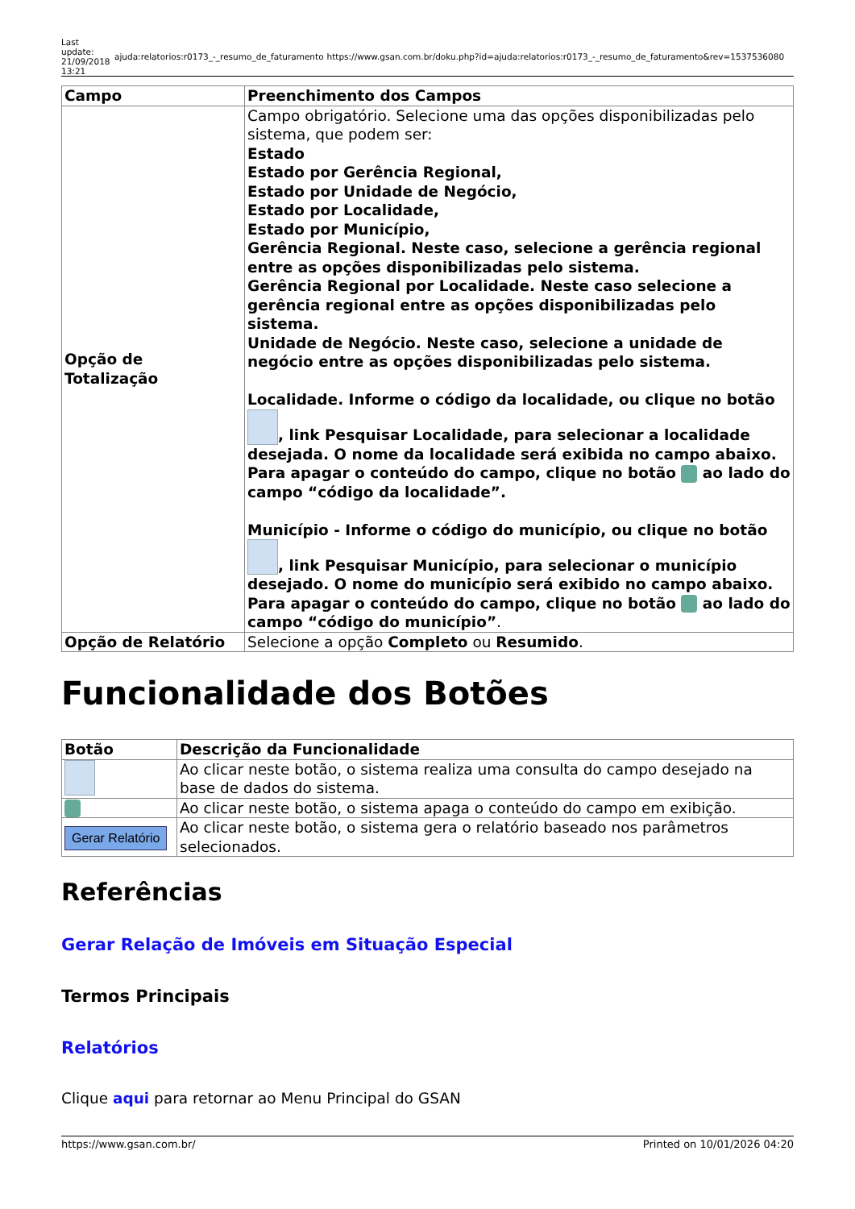Last update: 21/09/2018 13:21
ajuda:relatorios:r0173_-_resumo_de_faturamento
https://www.gsan.com.br/doku.php?id=ajuda:relatorios:r0173_-_resumo_de_faturamento&rev=1537536080
| Campo | Preenchimento dos Campos |
| --- | --- |
| Opção de Totalização | Campo obrigatório. Selecione uma das opções disponibilizadas pelo sistema, que podem ser: Estado Estado por Gerência Regional, Estado por Unidade de Negócio, Estado por Localidade, Estado por Município, Gerência Regional. Neste caso, selecione a gerência regional entre as opções disponibilizadas pelo sistema. Gerência Regional por Localidade. Neste caso selecione a gerência regional entre as opções disponibilizadas pelo sistema. Unidade de Negócio. Neste caso, selecione a unidade de negócio entre as opções disponibilizadas pelo sistema. Localidade. Informe o código da localidade, ou clique no botão , link Pesquisar Localidade, para selecionar a localidade desejada. O nome da localidade será exibida no campo abaixo. Para apagar o conteúdo do campo, clique no botão ao lado do campo “código da localidade”. Município - Informe o código do município, ou clique no botão , link Pesquisar Município, para selecionar o município desejado. O nome do município será exibido no campo abaixo. Para apagar o conteúdo do campo, clique no botão ao lado do campo “código do município” . |
| Opção de Relatório | Selecione a opção Completo ou Resumido . |
Funcionalidade dos Botões
| Botão | Descrição da Funcionalidade |
| --- | --- |
| | Ao clicar neste botão, o sistema realiza uma consulta do campo desejado na base de dados do sistema. |
| | Ao clicar neste botão, o sistema apaga o conteúdo do campo em exibição. |
| Gerar Relatório | Ao clicar neste botão, o sistema gera o relatório baseado nos parâmetros selecionados. |
Referências
Gerar Relação de Imóveis em Situação Especial
Termos Principais
Relatórios
Clique aqui para retornar ao Menu Principal do GSAN
https://www.gsan.com.br/ Printed on 10/01/2026 04:20